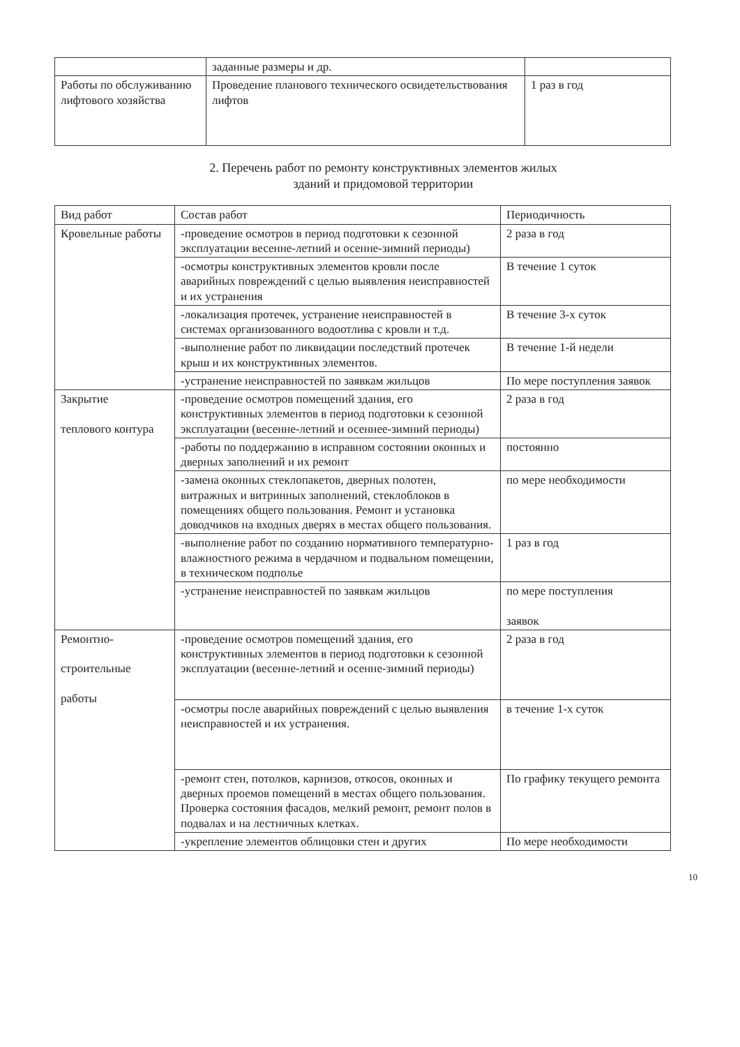| | заданные размеры и др. | |
| Работы по обслуживанию лифтового хозяйства | Проведение планового технического освидетельствования лифтов | 1 раз в год |
2. Перечень работ по ремонту конструктивных элементов жилых
зданий и придомовой территории
| Вид работ | Состав работ | Периодичность |
| --- | --- | --- |
| Кровельные работы | -проведение осмотров в период подготовки к сезонной эксплуатации весенне-летний и осенне-зимний периоды) | 2 раза в год |
| | -осмотры конструктивных элементов кровли после аварийных повреждений с целью выявления неисправностей и их устранения | В течение 1 суток |
| | -локализация протечек, устранение неисправностей в системах организованного водоотлива с кровли и т.д. | В течение 3-х суток |
| | -выполнение работ по ликвидации последствий протечек крыш и их конструктивных элементов. | В течение 1-й недели |
| | -устранение неисправностей по заявкам жильцов | По мере поступления заявок |
| Закрытие теплового контура | -проведение осмотров помещений здания, его конструктивных элементов в период подготовки к сезонной эксплуатации (весенне-летний и осеннее-зимний периоды) | 2 раза в год |
| | -работы по поддержанию в исправном состоянии оконных и дверных заполнений и их ремонт | постоянно |
| | -замена оконных стеклопакетов, дверных полотен, витражных и витринных заполнений, стеклоблоков в помещениях общего пользования. Ремонт и установка доводчиков на входных дверях в местах общего пользования. | по мере необходимости |
| | -выполнение работ по созданию нормативного температурно-влажностного режима в чердачном и подвальном помещении, в техническом подполье | 1 раз в год |
| | -устранение неисправностей по заявкам жильцов | по мере поступления заявок |
| Ремонтно- строительные работы | -проведение осмотров помещений здания, его конструктивных элементов в период подготовки к сезонной эксплуатации (весенне-летний и осенне-зимний периоды) | 2 раза в год |
| | -осмотры после аварийных повреждений с целью выявления неисправностей и их устранения. | в течение 1-х суток |
| | -ремонт стен, потолков, карнизов, откосов, оконных и дверных проемов помещений в местах общего пользования. Проверка состояния фасадов, мелкий ремонт, ремонт полов в подвалах и на лестничных клетках. | По графику текущего ремонта |
| | -укрепление элементов облицовки стен и других | По мере необходимости |
10